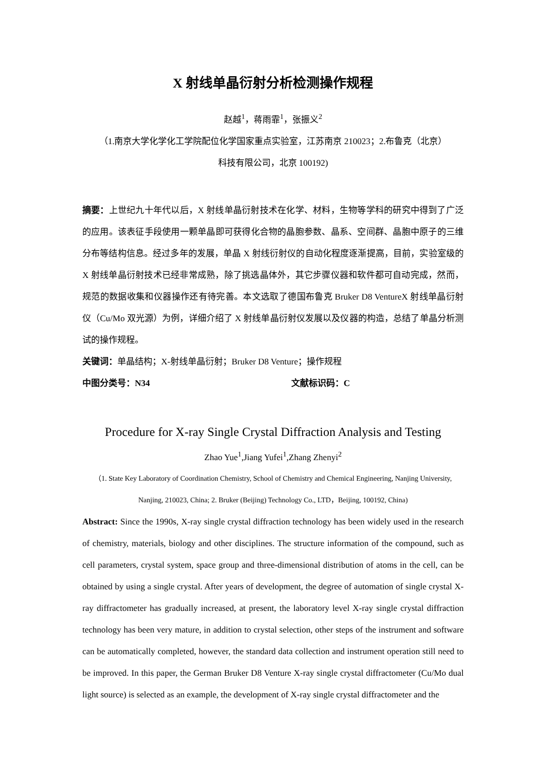X 射线单晶衍射分析检测操作规程
赵越<sup>1</sup>，蒋雨霏<sup>1</sup>，张振义<sup>2</sup>
（1.南京大学化学化工学院配位化学国家重点实验室，江苏南京 210023；2.布鲁克（北京）
科技有限公司，北京 100192)
摘要：上世纪九十年代以后，X 射线单晶衍射技术在化学、材料，生物等学科的研究中得到了广泛的应用。该表征手段使用一颗单晶即可获得化合物的晶胞参数、晶系、空间群、晶胞中原子的三维分布等结构信息。经过多年的发展，单晶 X 射线衍射仪的自动化程度逐渐提高，目前，实验室级的 X 射线单晶衍射技术已经非常成熟，除了挑选晶体外，其它步骤仪器和软件都可自动完成，然而，规范的数据收集和仪器操作还有待完善。本文选取了德国布鲁克 Bruker D8 VentureX 射线单晶衍射仪（Cu/Mo 双光源）为例，详细介绍了 X 射线单晶衍射仪发展以及仪器的构造，总结了单晶分析测试的操作规程。
关键词：单晶结构；X-射线单晶衍射；Bruker D8 Venture；操作规程
中图分类号：N34 文献标识码：C
Procedure for X-ray Single Crystal Diffraction Analysis and Testing
Zhao Yue<sup>1</sup>,Jiang Yufei<sup>1</sup>,Zhang Zhenyi<sup>2</sup>
（1. State Key Laboratory of Coordination Chemistry, School of Chemistry and Chemical Engineering, Nanjing University, Nanjing, 210023, China; 2. Bruker (Beijing) Technology Co., LTD，Beijing, 100192, China)
Abstract: Since the 1990s, X-ray single crystal diffraction technology has been widely used in the research of chemistry, materials, biology and other disciplines. The structure information of the compound, such as cell parameters, crystal system, space group and three-dimensional distribution of atoms in the cell, can be obtained by using a single crystal. After years of development, the degree of automation of single crystal X-ray diffractometer has gradually increased, at present, the laboratory level X-ray single crystal diffraction technology has been very mature, in addition to crystal selection, other steps of the instrument and software can be automatically completed, however, the standard data collection and instrument operation still need to be improved. In this paper, the German Bruker D8 Venture X-ray single crystal diffractometer (Cu/Mo dual light source) is selected as an example, the development of X-ray single crystal diffractometer and the